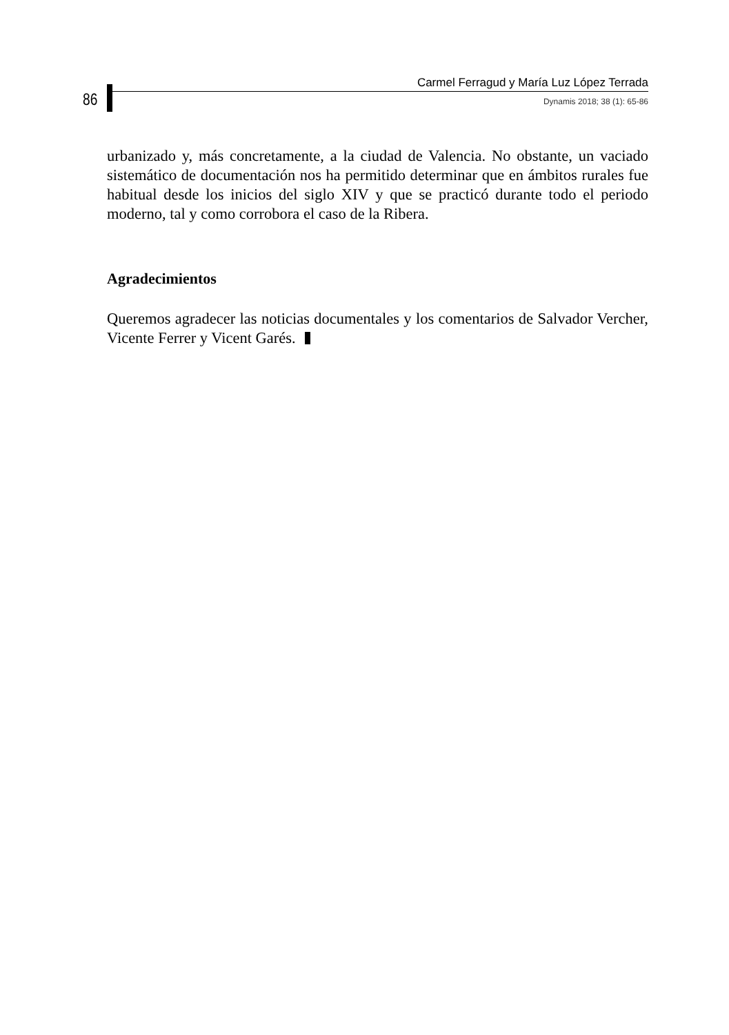86
Carmel Ferragud y María Luz López Terrada
Dynamis 2018; 38 (1): 65-86
urbanizado y, más concretamente, a la ciudad de Valencia. No obstante, un vaciado sistemático de documentación nos ha permitido determinar que en ámbitos rurales fue habitual desde los inicios del siglo XIV y que se practicó durante todo el periodo moderno, tal y como corrobora el caso de la Ribera.
Agradecimientos
Queremos agradecer las noticias documentales y los comentarios de Salvador Vercher, Vicente Ferrer y Vicent Garés.